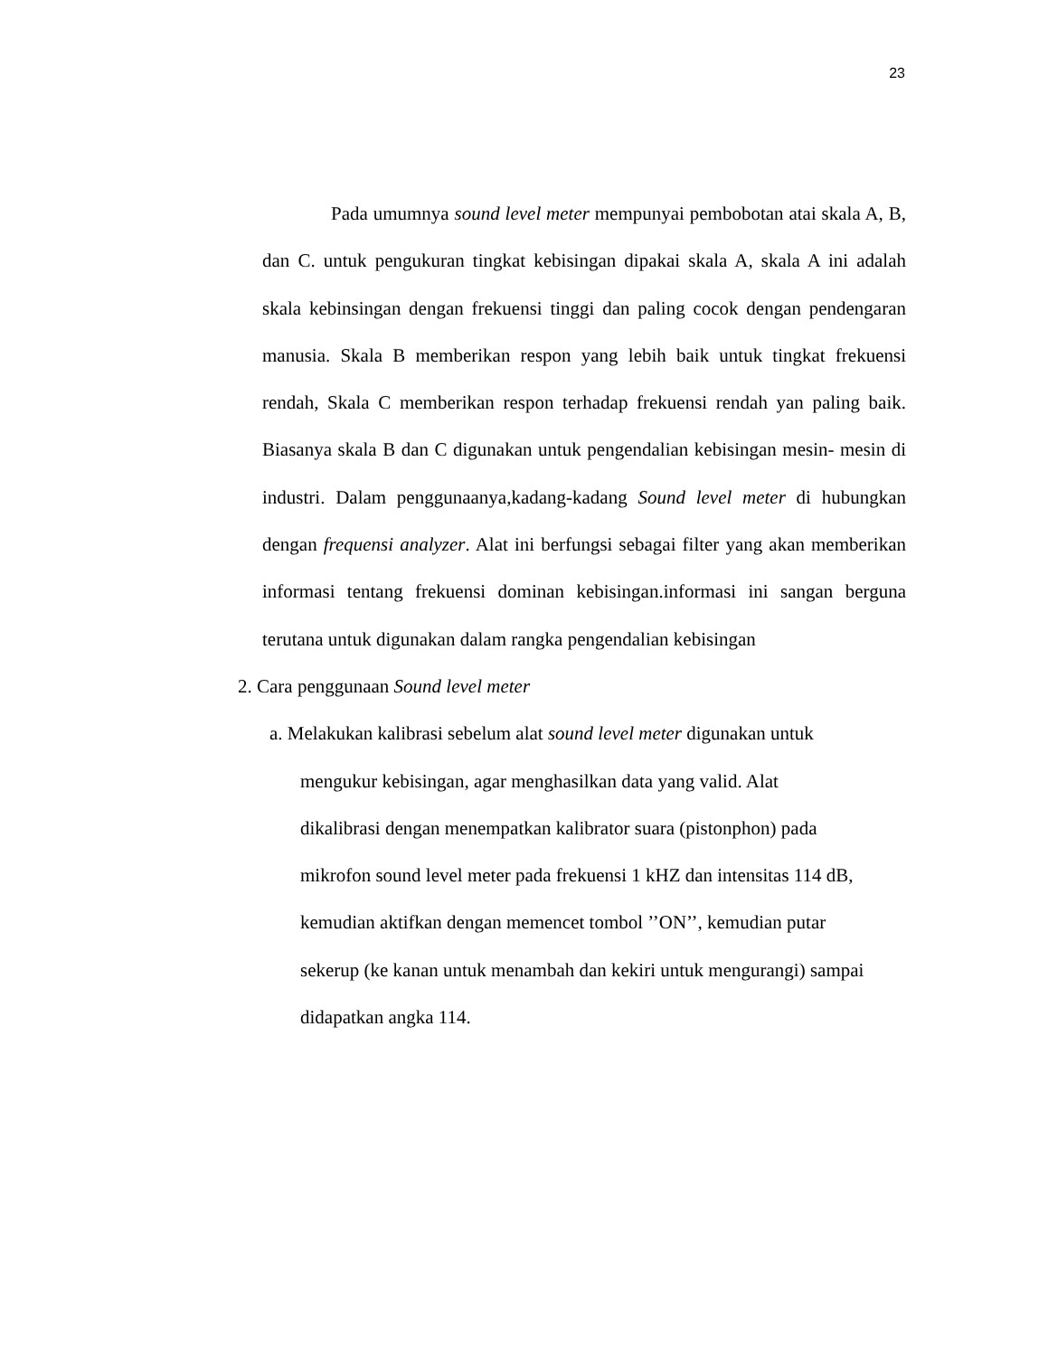23
Pada umumnya sound level meter mempunyai pembobotan atai skala A, B, dan C. untuk pengukuran tingkat kebisingan dipakai skala A, skala A ini adalah skala kebinsingan dengan frekuensi tinggi dan paling cocok dengan pendengaran manusia. Skala B memberikan respon yang lebih baik untuk tingkat frekuensi rendah, Skala C memberikan respon terhadap frekuensi rendah yan paling baik. Biasanya skala B dan C digunakan untuk pengendalian kebisingan mesin- mesin di industri. Dalam penggunaanya,kadang-kadang Sound level meter di hubungkan dengan frequensi analyzer. Alat ini berfungsi sebagai filter yang akan memberikan informasi tentang frekuensi dominan kebisingan.informasi ini sangan berguna terutana untuk digunakan dalam rangka pengendalian kebisingan
2. Cara penggunaan Sound level meter
a. Melakukan kalibrasi sebelum alat sound level meter digunakan untuk
mengukur kebisingan, agar menghasilkan data yang valid. Alat
dikalibrasi dengan menempatkan kalibrator suara (pistonphon) pada
mikrofon sound level meter pada frekuensi 1 kHZ dan intensitas 114 dB,
kemudian aktifkan dengan memencet tombol ’’ON’’, kemudian putar
sekerup (ke kanan untuk menambah dan kekiri untuk mengurangi) sampai
didapatkan angka 114.